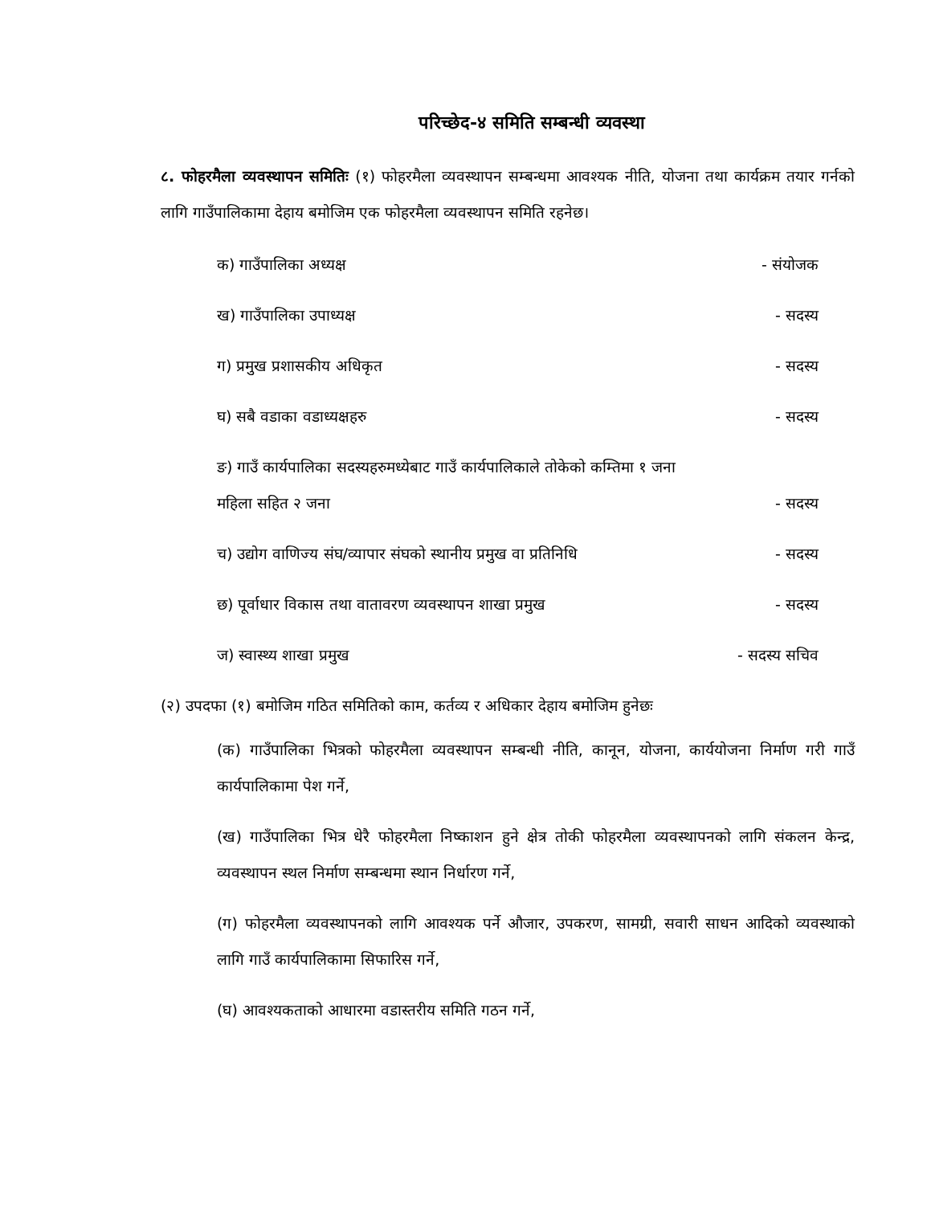परिच्छेद-४ समिति सम्बन्धी व्यवस्था
८. फोहरमैला व्यवस्थापन समितिः (१) फोहरमैला व्यवस्थापन सम्बन्धमा आवश्यक नीति, योजना तथा कार्यक्रम तयार गर्नको लागि गाउँपालिकामा देहाय बमोजिम एक फोहरमैला व्यवस्थापन समिति रहनेछ।
क) गाउँपालिका अध्यक्ष - संयोजक
ख) गाउँपालिका उपाध्यक्ष - सदस्य
ग) प्रमुख प्रशासकीय अधिकृत - सदस्य
घ) सबै वडाका वडाध्यक्षहरु - सदस्य
ङ) गाउँ कार्यपालिका सदस्यहरुमध्येबाट गाउँ कार्यपालिकाले तोकेको कम्तिमा १ जना
महिला सहित २ जना - सदस्य
च) उद्योग वाणिज्य संघ/व्यापार संघको स्थानीय प्रमुख वा प्रतिनिधि - सदस्य
छ) पूर्वाधार विकास तथा वातावरण व्यवस्थापन शाखा प्रमुख - सदस्य
ज) स्वास्थ्य शाखा प्रमुख - सदस्य सचिव
(२) उपदफा (१) बमोजिम गठित समितिको काम, कर्तव्य र अधिकार देहाय बमोजिम हुनेछः
(क) गाउँपालिका भित्रको फोहरमैला व्यवस्थापन सम्बन्धी नीति, कानून, योजना, कार्ययोजना निर्माण गरी गाउँ कार्यपालिकामा पेश गर्ने,
(ख) गाउँपालिका भित्र धेरै फोहरमैला निष्काशन हुने क्षेत्र तोकी फोहरमैला व्यवस्थापनको लागि संकलन केन्द्र, व्यवस्थापन स्थल निर्माण सम्बन्धमा स्थान निर्धारण गर्ने,
(ग) फोहरमैला व्यवस्थापनको लागि आवश्यक पर्ने औजार, उपकरण, सामग्री, सवारी साधन आदिको व्यवस्थाको लागि गाउँ कार्यपालिकामा सिफारिस गर्ने,
(घ) आवश्यकताको आधारमा वडास्तरीय समिति गठन गर्ने,